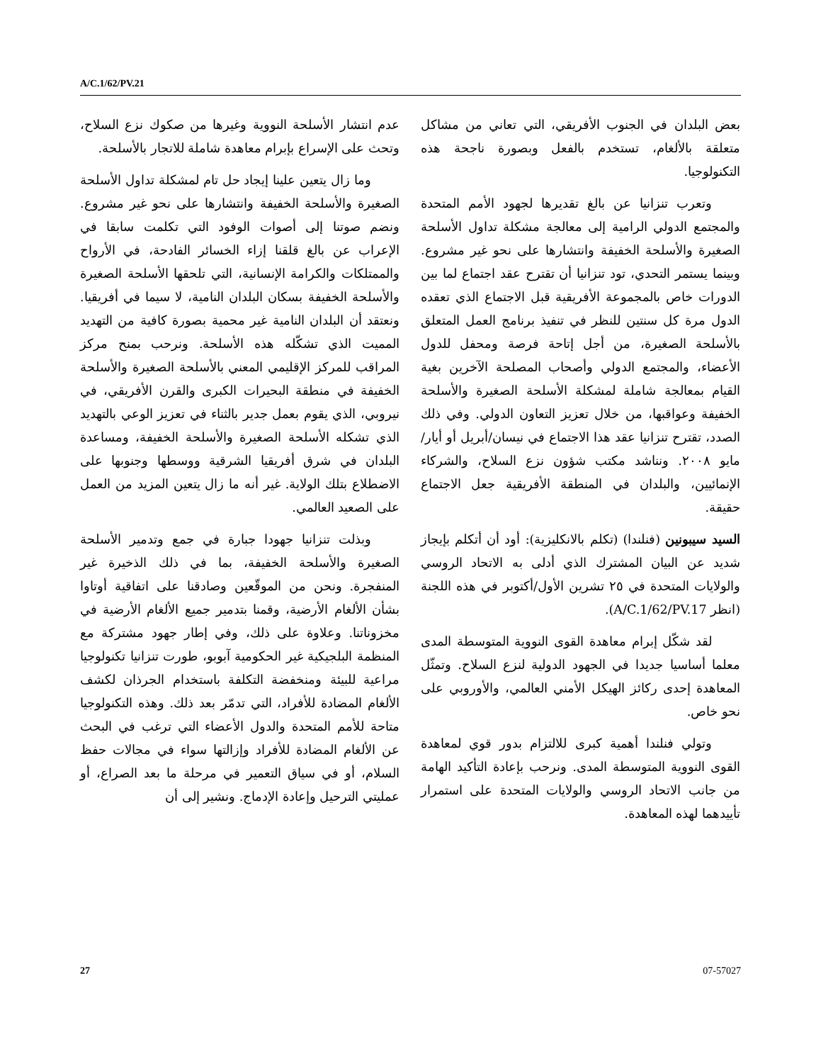A/C.1/62/PV.21
عدم انتشار الأسلحة النووية وغيرها من صكوك نزع السلاح، وتحث على الإسراع بإبرام معاهدة شاملة للاتجار بالأسلحة.
وما زال يتعين علينا إيجاد حل تام لمشكلة تداول الأسلحة الصغيرة والأسلحة الخفيفة وانتشارها على نحو غير مشروع. ونضم صوتنا إلى أصوات الوفود التي تكلمت سابقا في الإعراب عن بالغ قلقنا إزاء الخسائر الفادحة، في الأرواح والممتلكات والكرامة الإنسانية، التي تلحقها الأسلحة الصغيرة والأسلحة الخفيفة بسكان البلدان النامية، لا سيما في أفريقيا. ونعتقد أن البلدان النامية غير محمية بصورة كافية من التهديد المميت الذي تشكّله هذه الأسلحة. ونرحب بمنح مركز المراقب للمركز الإقليمي المعني بالأسلحة الصغيرة والأسلحة الخفيفة في منطقة البحيرات الكبرى والقرن الأفريقي، في نيروبي، الذي يقوم بعمل جدير بالثناء في تعزيز الوعي بالتهديد الذي تشكله الأسلحة الصغيرة والأسلحة الخفيفة، ومساعدة البلدان في شرق أفريقيا الشرقية ووسطها وجنوبها على الاضطلاع بتلك الولاية. غير أنه ما زال يتعين المزيد من العمل على الصعيد العالمي.
وبذلت تنزانيا جهودا جبارة في جمع وتدمير الأسلحة الصغيرة والأسلحة الخفيفة، بما في ذلك الذخيرة غير المنفجرة. ونحن من الموقّعين وصادقنا على اتفاقية أوتاوا بشأن الألغام الأرضية، وقمنا بتدمير جميع الألغام الأرضية في مخزوناتنا. وعلاوة على ذلك، وفي إطار جهود مشتركة مع المنظمة البلجيكية غير الحكومية آبوبو، طورت تنزانيا تكنولوجيا مراعية للبيئة ومنخفضة التكلفة باستخدام الجرذان لكشف الألغام المضادة للأفراد، التي تدمّر بعد ذلك. وهذه التكنولوجيا متاحة للأمم المتحدة والدول الأعضاء التي ترغب في البحث عن الألغام المضادة للأفراد وإزالتها سواء في مجالات حفظ السلام، أو في سياق التعمير في مرحلة ما بعد الصراع، أو عمليتي الترحيل وإعادة الإدماج. ونشير إلى أن
بعض البلدان في الجنوب الأفريقي، التي تعاني من مشاكل متعلقة بالألغام، تستخدم بالفعل وبصورة ناجحة هذه التكنولوجيا.
وتعرب تنزانيا عن بالغ تقديرها لجهود الأمم المتحدة والمجتمع الدولي الرامية إلى معالجة مشكلة تداول الأسلحة الصغيرة والأسلحة الخفيفة وانتشارها على نحو غير مشروع. وبينما يستمر التحدي، تود تنزانيا أن تقترح عقد اجتماع لما بين الدورات خاص بالمجموعة الأفريقية قبل الاجتماع الذي تعقده الدول مرة كل سنتين للنظر في تنفيذ برنامج العمل المتعلق بالأسلحة الصغيرة، من أجل إتاحة فرصة ومحفل للدول الأعضاء، والمجتمع الدولي وأصحاب المصلحة الآخرين بغية القيام بمعالجة شاملة لمشكلة الأسلحة الصغيرة والأسلحة الخفيفة وعواقبها، من خلال تعزيز التعاون الدولي. وفي ذلك الصدد، تقترح تنزانيا عقد هذا الاجتماع في نيسان/أبريل أو أيار/مايو ٢٠٠٨. ونناشد مكتب شؤون نزع السلاح، والشركاء الإنمائيين، والبلدان في المنطقة الأفريقية جعل الاجتماع حقيقة.
السيد سيبونين (فنلندا) (تكلم بالانكليزية): أود أن أتكلم بإيجاز شديد عن البيان المشترك الذي أدلى به الاتحاد الروسي والولايات المتحدة في ٢٥ تشرين الأول/أكتوبر في هذه اللجنة (انظر A/C.1/62/PV.17).
لقد شكّل إبرام معاهدة القوى النووية المتوسطة المدى معلما أساسيا جديدا في الجهود الدولية لنزع السلاح. وتمثّل المعاهدة إحدى ركائز الهيكل الأمني العالمي، والأوروبي على نحو خاص.
وتولي فنلندا أهمية كبرى للالتزام بدور قوي لمعاهدة القوى النووية المتوسطة المدى. ونرحب بإعادة التأكيد الهامة من جانب الاتحاد الروسي والولايات المتحدة على استمرار تأييدهما لهذه المعاهدة.
27 07-57027